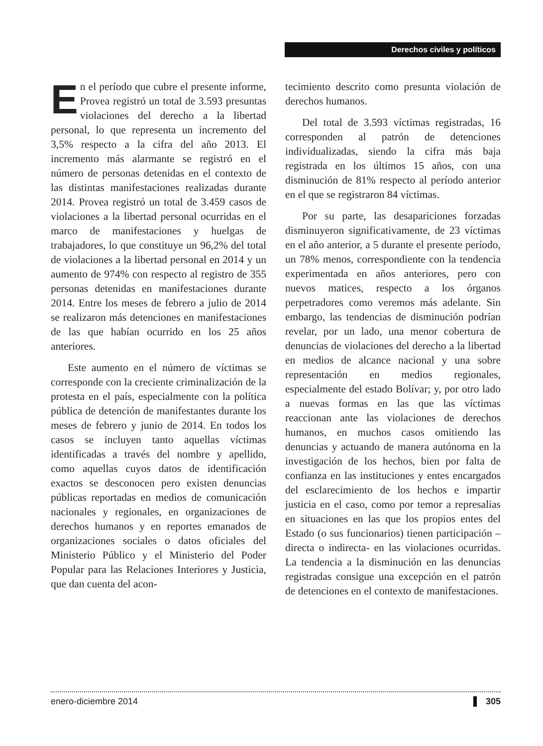Derechos civiles y políticos
En el período que cubre el presente informe, Provea registró un total de 3.593 presuntas violaciones del derecho a la libertad personal, lo que representa un incremento del 3,5% respecto a la cifra del año 2013. El incremento más alarmante se registró en el número de personas detenidas en el contexto de las distintas manifestaciones realizadas durante 2014. Provea registró un total de 3.459 casos de violaciones a la libertad personal ocurridas en el marco de manifestaciones y huelgas de trabajadores, lo que constituye un 96,2% del total de violaciones a la libertad personal en 2014 y un aumento de 974% con respecto al registro de 355 personas detenidas en manifestaciones durante 2014. Entre los meses de febrero a julio de 2014 se realizaron más detenciones en manifestaciones de las que habían ocurrido en los 25 años anteriores.
Este aumento en el número de víctimas se corresponde con la creciente criminalización de la protesta en el país, especialmente con la política pública de detención de manifestantes durante los meses de febrero y junio de 2014. En todos los casos se incluyen tanto aquellas víctimas identificadas a través del nombre y apellido, como aquellas cuyos datos de identificación exactos se desconocen pero existen denuncias públicas reportadas en medios de comunicación nacionales y regionales, en organizaciones de derechos humanos y en reportes emanados de organizaciones sociales o datos oficiales del Ministerio Público y el Ministerio del Poder Popular para las Relaciones Interiores y Justicia, que dan cuenta del acon-
tecimiento descrito como presunta violación de derechos humanos.
Del total de 3.593 víctimas registradas, 16 corresponden al patrón de detenciones individualizadas, siendo la cifra más baja registrada en los últimos 15 años, con una disminución de 81% respecto al período anterior en el que se registraron 84 víctimas.
Por su parte, las desapariciones forzadas disminuyeron significativamente, de 23 víctimas en el año anterior, a 5 durante el presente período, un 78% menos, correspondiente con la tendencia experimentada en años anteriores, pero con nuevos matices, respecto a los órganos perpetradores como veremos más adelante. Sin embargo, las tendencias de disminución podrían revelar, por un lado, una menor cobertura de denuncias de violaciones del derecho a la libertad en medios de alcance nacional y una sobre representación en medios regionales, especialmente del estado Bolívar; y, por otro lado a nuevas formas en las que las víctimas reaccionan ante las violaciones de derechos humanos, en muchos casos omitiendo las denuncias y actuando de manera autónoma en la investigación de los hechos, bien por falta de confianza en las instituciones y entes encargados del esclarecimiento de los hechos e impartir justicia en el caso, como por temor a represalias en situaciones en las que los propios entes del Estado (o sus funcionarios) tienen participación –directa o indirecta- en las violaciones ocurridas. La tendencia a la disminución en las denuncias registradas consigue una excepción en el patrón de detenciones en el contexto de manifestaciones.
enero-diciembre 2014 305